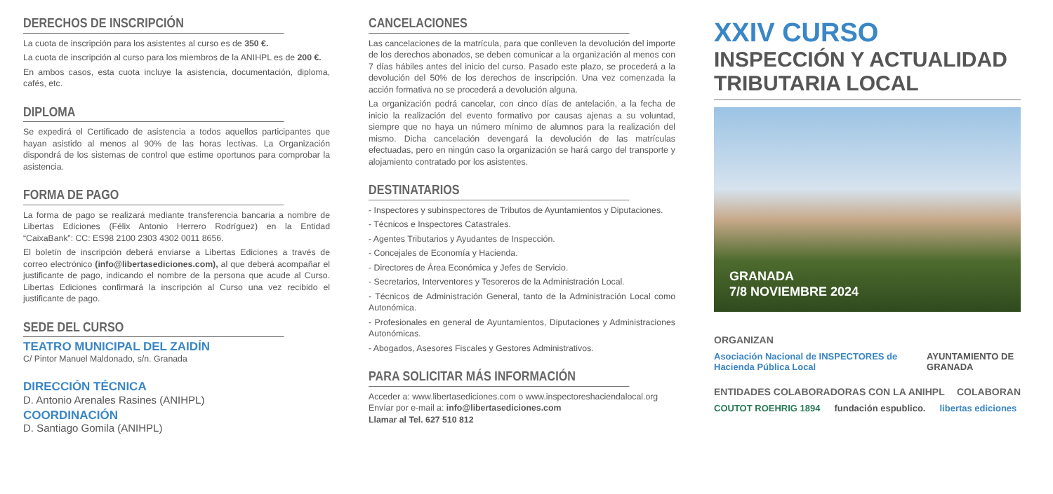DERECHOS DE INSCRIPCIÓN
La cuota de inscripción para los asistentes al curso es de 350 €.
La cuota de inscripción al curso para los miembros de la ANIHPL es de 200 €.
En ambos casos, esta cuota incluye la asistencia, documentación, diploma, cafés, etc.
DIPLOMA
Se expedirá el Certificado de asistencia a todos aquellos participantes que hayan asistido al menos al 90% de las horas lectivas. La Organización dispondrá de los sistemas de control que estime oportunos para comprobar la asistencia.
FORMA DE PAGO
La forma de pago se realizará mediante transferencia bancaria a nombre de Libertas Ediciones (Félix Antonio Herrero Rodríguez) en la Entidad “CaixaBank”: CC: ES98 2100 2303 4302 0011 8656.
El boletín de inscripción deberá enviarse a Libertas Ediciones a través de correo electrónico (info@libertasediciones.com), al que deberá acompañar el justificante de pago, indicando el nombre de la persona que acude al Curso. Libertas Ediciones confirmará la inscripción al Curso una vez recibido el justificante de pago.
SEDE DEL CURSO
TEATRO MUNICIPAL DEL ZAIDÍN
C/ Pintor Manuel Maldonado, s/n. Granada
DIRECCIÓN TÉCNICA
D. Antonio Arenales Rasines (ANIHPL)
COORDINACIÓN
D. Santiago Gomila (ANIHPL)
CANCELACIONES
Las cancelaciones de la matrícula, para que conlleven la devolución del importe de los derechos abonados, se deben comunicar a la organización al menos con 7 días hábiles antes del inicio del curso. Pasado este plazo, se procederá a la devolución del 50% de los derechos de inscripción. Una vez comenzada la acción formativa no se procederá a devolución alguna.
La organización podrá cancelar, con cinco días de antelación, a la fecha de inicio la realización del evento formativo por causas ajenas a su voluntad, siempre que no haya un número mínimo de alumnos para la realización del mismo. Dicha cancelación devengará la devolución de las matrículas efectuadas, pero en ningún caso la organización se hará cargo del transporte y alojamiento contratado por los asistentes.
DESTINATARIOS
- Inspectores y subinspectores de Tributos de Ayuntamientos y Diputaciones.
- Técnicos e Inspectores Catastrales.
- Agentes Tributarios y Ayudantes de Inspección.
- Concejales de Economía y Hacienda.
- Directores de Área Económica y Jefes de Servicio.
- Secretarios, Interventores y Tesoreros de la Administración Local.
- Técnicos de Administración General, tanto de la Administración Local como Autonómica.
- Profesionales en general de Ayuntamientos, Diputaciones y Administraciones Autonómicas.
- Abogados, Asesores Fiscales y Gestores Administrativos.
PARA SOLICITAR MÁS INFORMACIÓN
Acceder a: www.libertasediciones.com o www.inspectoreshaciendalocal.org
Envíar por e-mail a: info@libertasediciones.com
Llamar al Tel. 627 510 812
XXIV CURSO
INSPECCIÓN Y ACTUALIDAD
TRIBUTARIA LOCAL
GRANADA
7/8 NOVIEMBRE 2024
ORGANIZAN
Asociación Nacional de INSPECTORES de Hacienda Pública Local AYUNTAMIENTO DE GRANADA
ENTIDADES COLABORADORAS CON LA ANIHPL
COLABORAN
COUTOT ROEHRIG 1894 fundación espublico. libertas ediciones